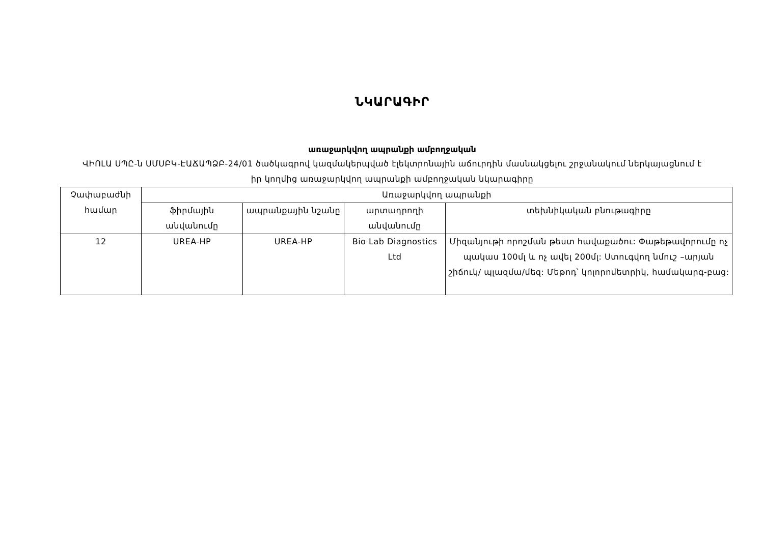ՆԿԱՐԱԳԻՐ
առաջարկվող ապրանքի ամբողջական
ՎԻՈԼԱ ՍՊԸ-ն ՍՄՍԲԿ-ԷԱՃԱՊՁԲ-24/01 ծածկագրով կազմակերպված էլեկտրոնային աճուրդին մասնակցելու շրջանակում ներկայացնում է իր կողմից առաջարկվող ապրանքի ամբողջական նկարագիրը
| Չափաբաժնի համար | Առաջարկվող ապրանքի | | | |
| --- | --- | --- | --- | --- |
| | ֆիրմային անվանումը | ապրանքային նշանը | արտադրողի անվանումը | տեխնիկական բնութագիրը |
| 12 | UREA-HP | UREA-HP | Bio Lab Diagnostics Ltd | Միզանյութի որոշման թեստ հավաքածու: Փաթեթավորումը ոչ պակաս 100մլ և ոչ ավել 200մլ: Ստուգվող նմուշ –արյան շիճուկ/ պլազմա/մեզ: Մեթոդ՝ կոլորոմետրիկ, համակարգ-բաց: |